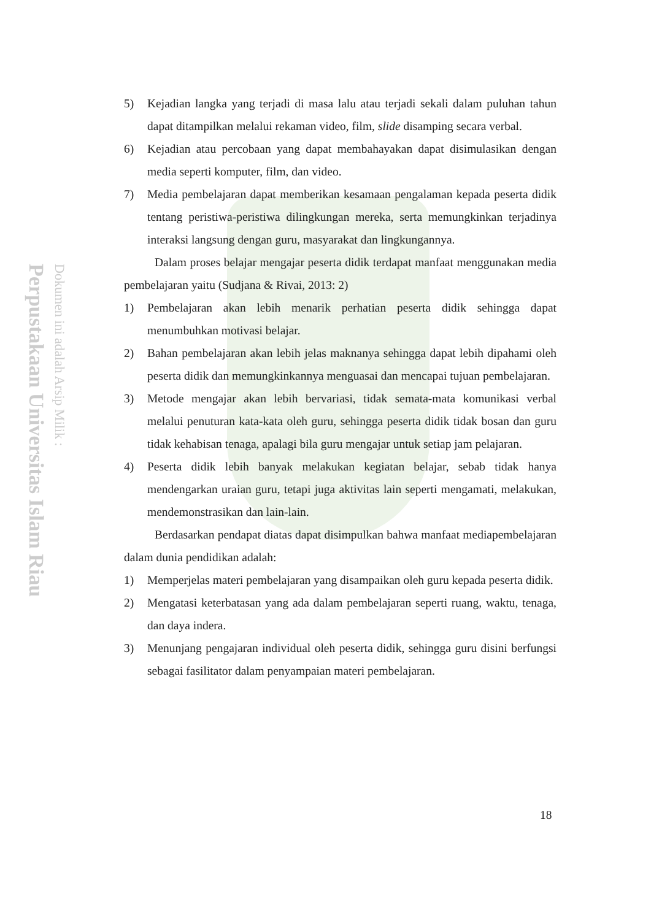Perpustakaan Universitas Islam Riau
Dokumen ini adalah Arsip Milik :
5) Kejadian langka yang terjadi di masa lalu atau terjadi sekali dalam puluhan tahun dapat ditampilkan melalui rekaman video, film, slide disamping secara verbal.
6) Kejadian atau percobaan yang dapat membahayakan dapat disimulasikan dengan media seperti komputer, film, dan video.
7) Media pembelajaran dapat memberikan kesamaan pengalaman kepada peserta didik tentang peristiwa-peristiwa dilingkungan mereka, serta memungkinkan terjadinya interaksi langsung dengan guru, masyarakat dan lingkungannya.
Dalam proses belajar mengajar peserta didik terdapat manfaat menggunakan media pembelajaran yaitu (Sudjana & Rivai, 2013: 2)
1) Pembelajaran akan lebih menarik perhatian peserta didik sehingga dapat menumbuhkan motivasi belajar.
2) Bahan pembelajaran akan lebih jelas maknanya sehingga dapat lebih dipahami oleh peserta didik dan memungkinkannya menguasai dan mencapai tujuan pembelajaran.
3) Metode mengajar akan lebih bervariasi, tidak semata-mata komunikasi verbal melalui penuturan kata-kata oleh guru, sehingga peserta didik tidak bosan dan guru tidak kehabisan tenaga, apalagi bila guru mengajar untuk setiap jam pelajaran.
4) Peserta didik lebih banyak melakukan kegiatan belajar, sebab tidak hanya mendengarkan uraian guru, tetapi juga aktivitas lain seperti mengamati, melakukan, mendemonstrasikan dan lain-lain.
Berdasarkan pendapat diatas dapat disimpulkan bahwa manfaat mediapembelajaran dalam dunia pendidikan adalah:
1) Memperjelas materi pembelajaran yang disampaikan oleh guru kepada peserta didik.
2) Mengatasi keterbatasan yang ada dalam pembelajaran seperti ruang, waktu, tenaga, dan daya indera.
3) Menunjang pengajaran individual oleh peserta didik, sehingga guru disini berfungsi sebagai fasilitator dalam penyampaian materi pembelajaran.
18